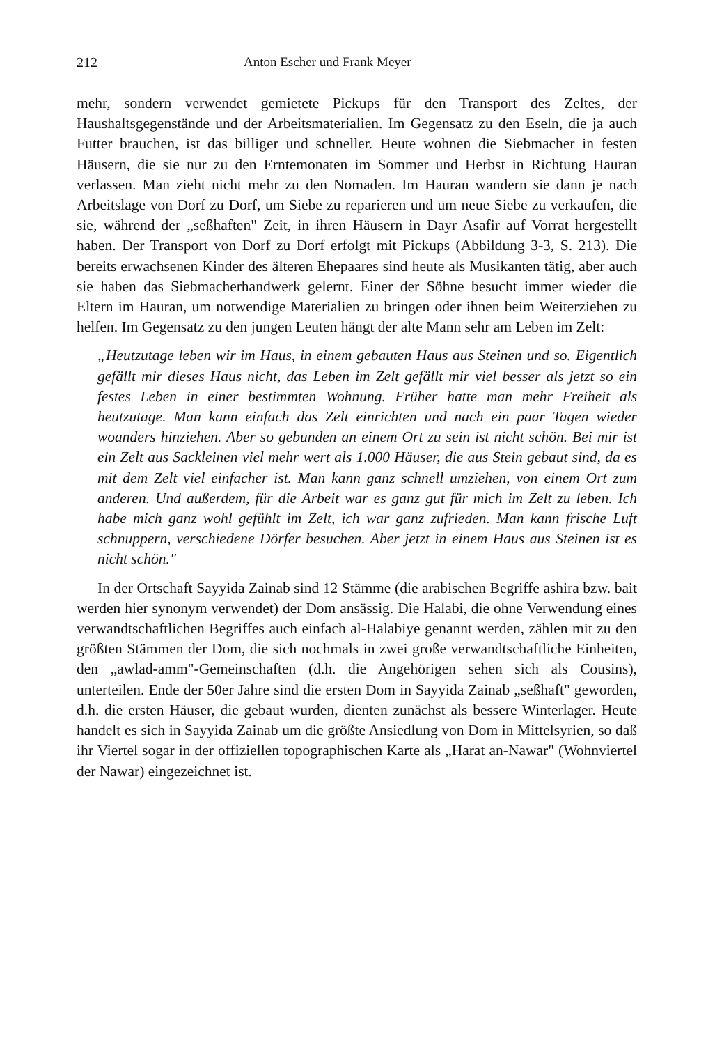212 Anton Escher und Frank Meyer
mehr, sondern verwendet gemietete Pickups für den Transport des Zeltes, der Haushaltsgegenstände und der Arbeitsmaterialien. Im Gegensatz zu den Eseln, die ja auch Futter brauchen, ist das billiger und schneller. Heute wohnen die Siebmacher in festen Häusern, die sie nur zu den Erntemonaten im Sommer und Herbst in Richtung Hauran verlassen. Man zieht nicht mehr zu den Nomaden. Im Hauran wandern sie dann je nach Arbeitslage von Dorf zu Dorf, um Siebe zu reparieren und um neue Siebe zu verkaufen, die sie, während der „seßhaften" Zeit, in ihren Häusern in Dayr Asafir auf Vorrat hergestellt haben. Der Transport von Dorf zu Dorf erfolgt mit Pickups (Abbildung 3-3, S. 213). Die bereits erwachsenen Kinder des älteren Ehepaares sind heute als Musikanten tätig, aber auch sie haben das Siebmacherhandwerk gelernt. Einer der Söhne besucht immer wieder die Eltern im Hauran, um notwendige Materialien zu bringen oder ihnen beim Weiterziehen zu helfen. Im Gegensatz zu den jungen Leuten hängt der alte Mann sehr am Leben im Zelt:
„Heutzutage leben wir im Haus, in einem gebauten Haus aus Steinen und so. Eigentlich gefällt mir dieses Haus nicht, das Leben im Zelt gefällt mir viel besser als jetzt so ein festes Leben in einer bestimmten Wohnung. Früher hatte man mehr Freiheit als heutzutage. Man kann einfach das Zelt einrichten und nach ein paar Tagen wieder woanders hinziehen. Aber so gebunden an einem Ort zu sein ist nicht schön. Bei mir ist ein Zelt aus Sackleinen viel mehr wert als 1.000 Häuser, die aus Stein gebaut sind, da es mit dem Zelt viel einfacher ist. Man kann ganz schnell umziehen, von einem Ort zum anderen. Und außerdem, für die Arbeit war es ganz gut für mich im Zelt zu leben. Ich habe mich ganz wohl gefühlt im Zelt, ich war ganz zufrieden. Man kann frische Luft schnuppern, verschiedene Dörfer besuchen. Aber jetzt in einem Haus aus Steinen ist es nicht schön."
In der Ortschaft Sayyida Zainab sind 12 Stämme (die arabischen Begriffe ashira bzw. bait werden hier synonym verwendet) der Dom ansässig. Die Halabi, die ohne Verwendung eines verwandtschaftlichen Begriffes auch einfach al-Halabiye genannt werden, zählen mit zu den größten Stämmen der Dom, die sich nochmals in zwei große verwandtschaftliche Einheiten, den „awlad-amm"-Gemeinschaften (d.h. die Angehörigen sehen sich als Cousins), unterteilen. Ende der 50er Jahre sind die ersten Dom in Sayyida Zainab „seßhaft" geworden, d.h. die ersten Häuser, die gebaut wurden, dienten zunächst als bessere Winterlager. Heute handelt es sich in Sayyida Zainab um die größte Ansiedlung von Dom in Mittelsyrien, so daß ihr Viertel sogar in der offiziellen topographischen Karte als „Harat an-Nawar" (Wohnviertel der Nawar) eingezeichnet ist.